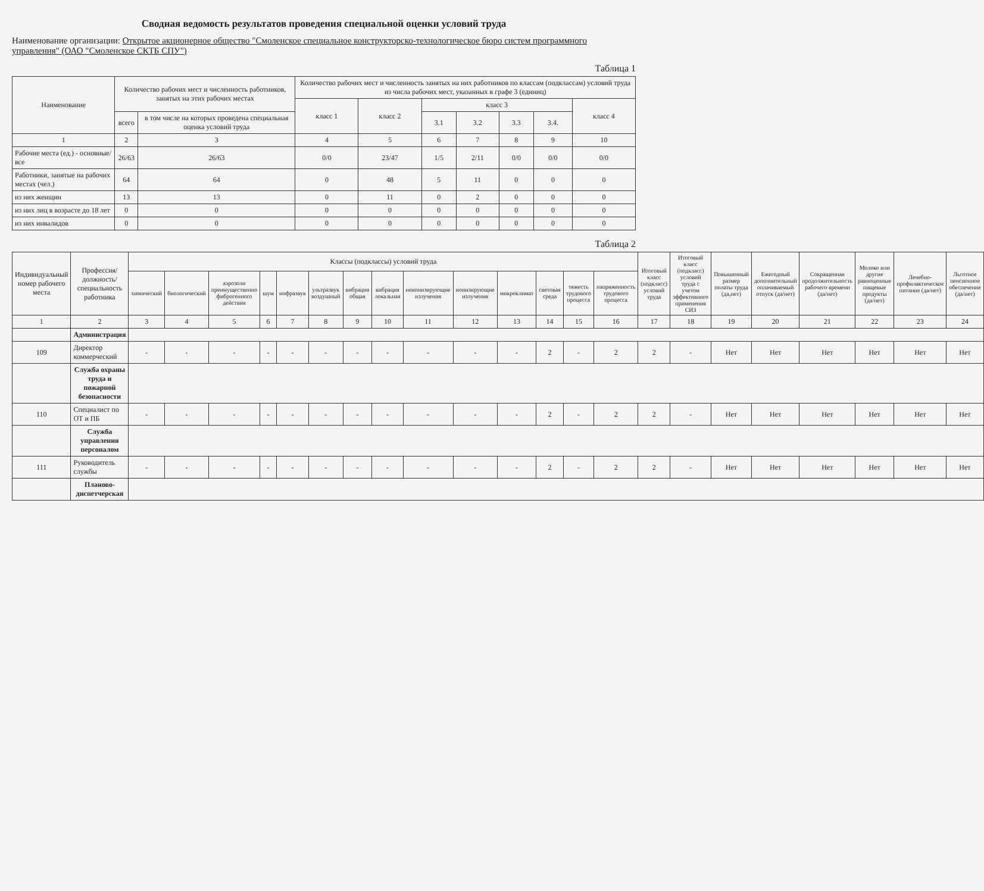Сводная ведомость результатов проведения специальной оценки условий труда
Наименование организации: Открытое акционерное общество "Смоленское специальное конструкторско-технологическое бюро систем программного управления" (ОАО "Смоленское СКТБ СПУ")
Таблица 1
| Наименование | Количество рабочих мест и численность работников, занятых на этих рабочих местах | | Количество рабочих мест и численность занятых на них работников по классам (подклассам) условий труда из числа рабочих мест, указанных в графе 3 (единиц) | | | | | | |
| --- | --- | --- | --- | --- | --- | --- | --- | --- | --- |
| | | | класс 1 | класс 2 | класс 3 | | | | класс 4 |
| | всего | в том числе на которых проведена специальная оценка условий труда | | | 3.1 | 3.2 | 3.3 | 3.4. | |
| 1 | 2 | 3 | 4 | 5 | 6 | 7 | 8 | 9 | 10 |
| Рабочие места (ед.) - основные/все | 26/63 | 26/63 | 0/0 | 23/47 | 1/5 | 2/11 | 0/0 | 0/0 | 0/0 |
| Работники, занятые на рабочих местах (чел.) | 64 | 64 | 0 | 48 | 5 | 11 | 0 | 0 | 0 |
| из них женщин | 13 | 13 | 0 | 11 | 0 | 2 | 0 | 0 | 0 |
| из них лиц в возрасте до 18 лет | 0 | 0 | 0 | 0 | 0 | 0 | 0 | 0 | 0 |
| из них инвалидов | 0 | 0 | 0 | 0 | 0 | 0 | 0 | 0 | 0 |
Таблица 2
| Индивидуальный номер рабочего места | Профессия/ должность/ специальность работника | Классы (подклассы) условий труда | | | | | | | | | | | | | | Итоговый класс (подкласс) условий труда | Итоговый класс (подкласс) условий труда с учетом эффективного применения СИЗ | Повышенный размер оплаты труда (да,нет) | Ежегодный дополнительный оплачиваемый отпуск (да/нет) | Сокращенная продолжительность рабочего времени (да/нет) | Молоко или другие равноценные пищевые продукты (да/нет) | Лечебно-профилактическое питание (да/нет) | Льготное пенсионное обеспечение (да/нет) |
| --- | --- | --- | --- | --- | --- | --- | --- | --- | --- | --- | --- | --- | --- | --- | --- | --- | --- | --- | --- | --- | --- | --- | --- |
| | | химический | биологический | аэрозоли преимущественно фиброгенного действия | шум | инфразвук | ультразвук воздушный | вибрация общая | вибрация локальная | неионизирующие излучения | ионизирующие излучения | микроклимат | световая среда | тяжесть трудового процесса | напряженность трудового процесса | | | | | | | | |
| 1 | 2 | 3 | 4 | 5 | 6 | 7 | 8 | 9 | 10 | 11 | 12 | 13 | 14 | 15 | 16 | 17 | 18 | 19 | 20 | 21 | 22 | 23 | 24 |
| | Администрация | | | | | | | | | | | | | | | | | | | | | | |
| 109 | Директор коммерческий | - | - | - | - | - | - | - | - | - | - | - | 2 | - | 2 | 2 | - | Нет | Нет | Нет | Нет | Нет | Нет |
| | Служба охраны труда и пожарной безопасности | | | | | | | | | | | | | | | | | | | | | | |
| 110 | Специалист по ОТ и ПБ | - | - | - | - | - | - | - | - | - | - | - | 2 | - | 2 | 2 | - | Нет | Нет | Нет | Нет | Нет | Нет |
| | Служба управления персоналом | | | | | | | | | | | | | | | | | | | | | | |
| 111 | Руководитель службы | - | - | - | - | - | - | - | - | - | - | - | 2 | - | 2 | 2 | - | Нет | Нет | Нет | Нет | Нет | Нет |
| | Планово-диспетчерская | | | | | | | | | | | | | | | | | | | | | | |